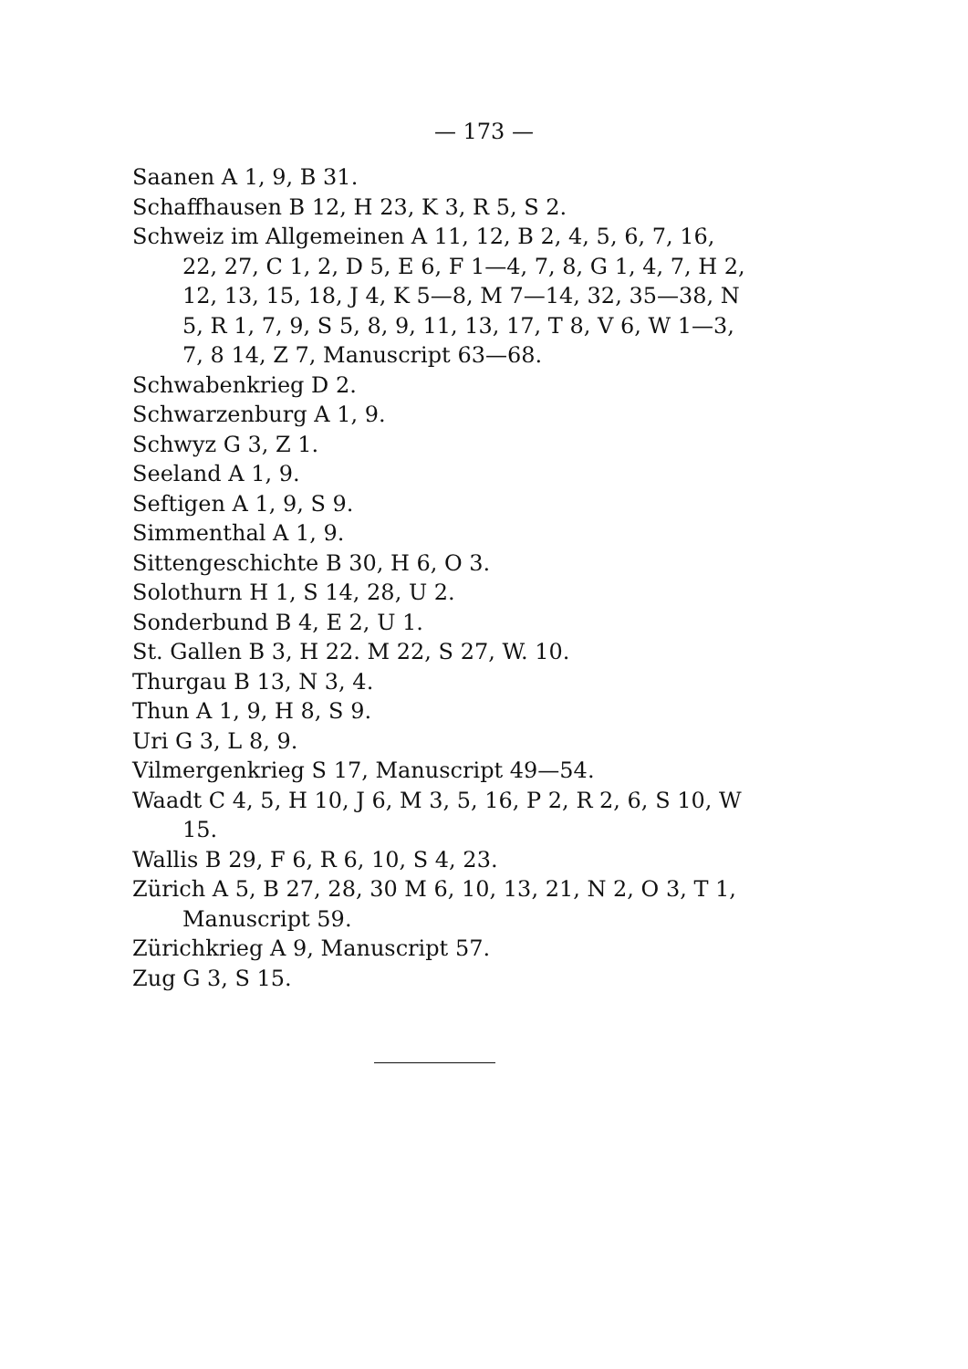— 173 —
Saanen A 1, 9, B 31.
Schaffhausen B 12, H 23, K 3, R 5, S 2.
Schweiz im Allgemeinen A 11, 12, B 2, 4, 5, 6, 7, 16, 22, 27, C 1, 2, D 5, E 6, F 1—4, 7, 8, G 1, 4, 7, H 2, 12, 13, 15, 18, J 4, K 5—8, M 7—14, 32, 35—38, N 5, R 1, 7, 9, S 5, 8, 9, 11, 13, 17, T 8, V 6, W 1—3, 7, 8 14, Z 7, Manuscript 63—68.
Schwabenkrieg D 2.
Schwarzenburg A 1, 9.
Schwyz G 3, Z 1.
Seeland A 1, 9.
Seftigen A 1, 9, S 9.
Simmenthal A 1, 9.
Sittengeschichte B 30, H 6, O 3.
Solothurn H 1, S 14, 28, U 2.
Sonderbund B 4, E 2, U 1.
St. Gallen B 3, H 22. M 22, S 27, W. 10.
Thurgau B 13, N 3, 4.
Thun A 1, 9, H 8, S 9.
Uri G 3, L 8, 9.
Vilmergenkrieg S 17, Manuscript 49—54.
Waadt C 4, 5, H 10, J 6, M 3, 5, 16, P 2, R 2, 6, S 10, W 15.
Wallis B 29, F 6, R 6, 10, S 4, 23.
Zürich A 5, B 27, 28, 30 M 6, 10, 13, 21, N 2, O 3, T 1, Manuscript 59.
Zürichkrieg A 9, Manuscript 57.
Zug G 3, S 15.